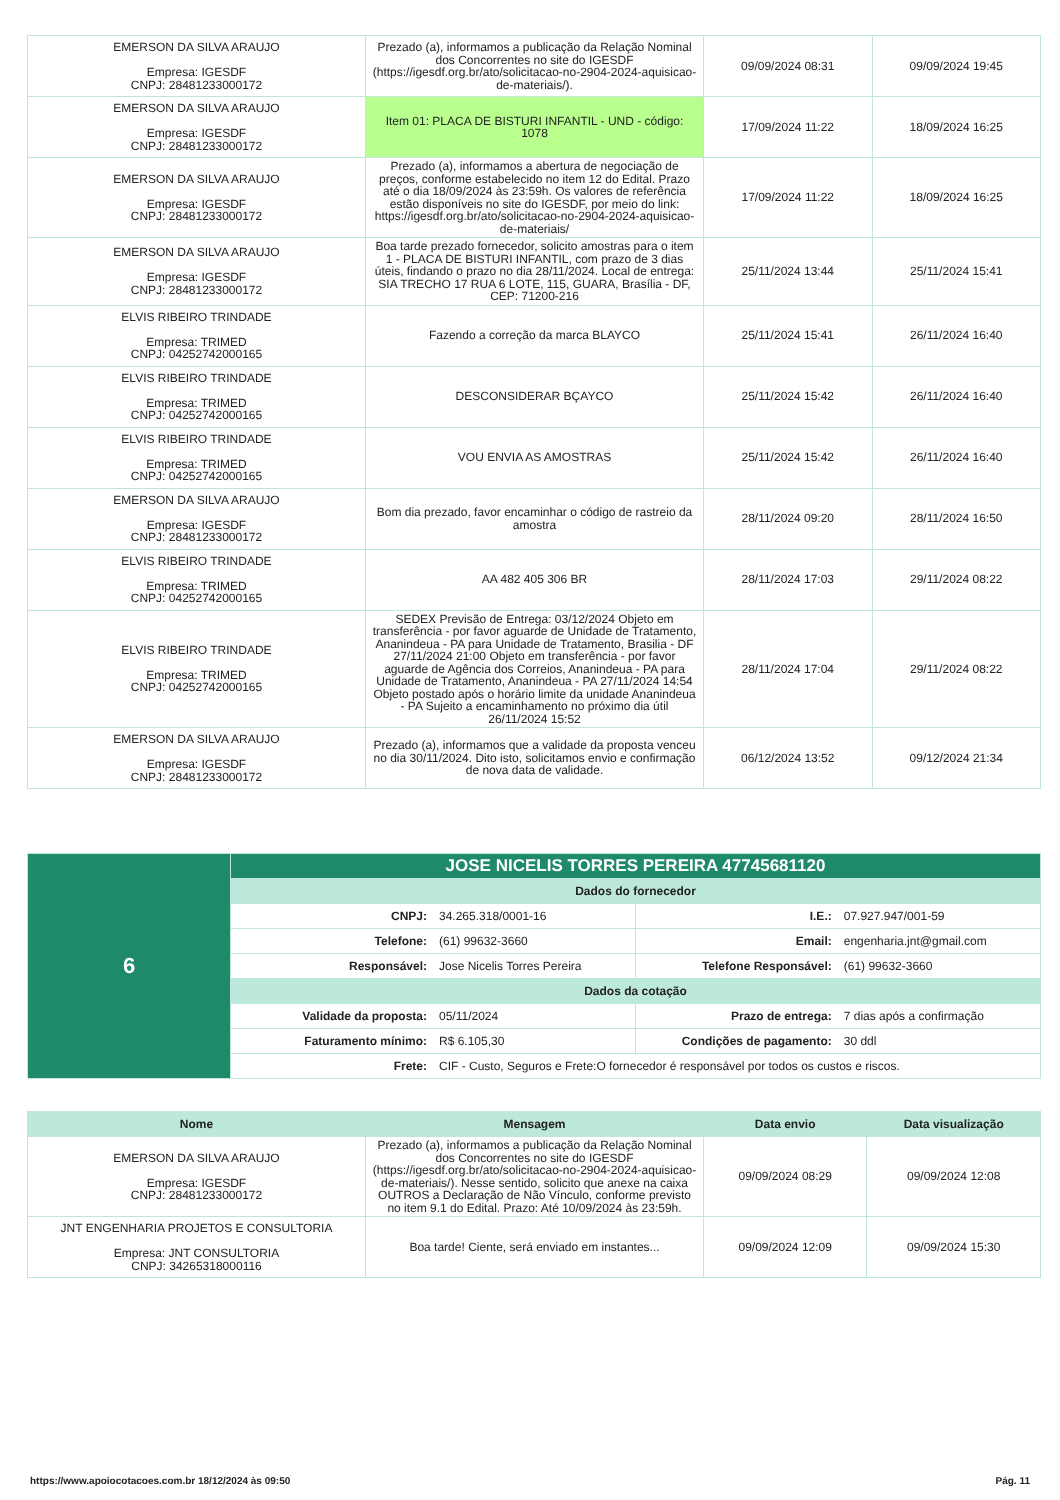| EMERSON DA SILVA ARAUJO Empresa: IGESDF CNPJ: 28481233000172 | Prezado (a), informamos a publicação da Relação Nominal dos Concorrentes no site do IGESDF (https://igesdf.org.br/ato/solicitacao-no-2904-2024-aquisicao-de-materiais/). | 09/09/2024 08:31 | 09/09/2024 19:45 |
| EMERSON DA SILVA ARAUJO Empresa: IGESDF CNPJ: 28481233000172 | Item 01: PLACA DE BISTURI INFANTIL - UND - código: 1078 | 17/09/2024 11:22 | 18/09/2024 16:25 |
| EMERSON DA SILVA ARAUJO Empresa: IGESDF CNPJ: 28481233000172 | Prezado (a), informamos a abertura de negociação de preços, conforme estabelecido no item 12 do Edital. Prazo até o dia 18/09/2024 às 23:59h. Os valores de referência estão disponíveis no site do IGESDF, por meio do link: https://igesdf.org.br/ato/solicitacao-no-2904-2024-aquisicao-de-materiais/ | 17/09/2024 11:22 | 18/09/2024 16:25 |
| EMERSON DA SILVA ARAUJO Empresa: IGESDF CNPJ: 28481233000172 | Boa tarde prezado fornecedor, solicito amostras para o item 1 - PLACA DE BISTURI INFANTIL, com prazo de 3 dias úteis, findando o prazo no dia 28/11/2024. Local de entrega: SIA TRECHO 17 RUA 6 LOTE, 115, GUARA, Brasília - DF, CEP: 71200-216 | 25/11/2024 13:44 | 25/11/2024 15:41 |
| ELVIS RIBEIRO TRINDADE Empresa: TRIMED CNPJ: 04252742000165 | Fazendo a correção da marca BLAYCO | 25/11/2024 15:41 | 26/11/2024 16:40 |
| ELVIS RIBEIRO TRINDADE Empresa: TRIMED CNPJ: 04252742000165 | DESCONSIDERAR BÇAYCO | 25/11/2024 15:42 | 26/11/2024 16:40 |
| ELVIS RIBEIRO TRINDADE Empresa: TRIMED CNPJ: 04252742000165 | VOU ENVIA AS AMOSTRAS | 25/11/2024 15:42 | 26/11/2024 16:40 |
| EMERSON DA SILVA ARAUJO Empresa: IGESDF CNPJ: 28481233000172 | Bom dia prezado, favor encaminhar o código de rastreio da amostra | 28/11/2024 09:20 | 28/11/2024 16:50 |
| ELVIS RIBEIRO TRINDADE Empresa: TRIMED CNPJ: 04252742000165 | AA 482 405 306 BR | 28/11/2024 17:03 | 29/11/2024 08:22 |
| ELVIS RIBEIRO TRINDADE Empresa: TRIMED CNPJ: 04252742000165 | SEDEX Previsão de Entrega: 03/12/2024 Objeto em transferência - por favor aguarde de Unidade de Tratamento, Ananindeua - PA para Unidade de Tratamento, Brasilia - DF 27/11/2024 21:00 Objeto em transferência - por favor aguarde de Agência dos Correios, Ananindeua - PA para Unidade de Tratamento, Ananindeua - PA 27/11/2024 14:54 Objeto postado após o horário limite da unidade Ananindeua - PA Sujeito a encaminhamento no próximo dia útil 26/11/2024 15:52 | 28/11/2024 17:04 | 29/11/2024 08:22 |
| EMERSON DA SILVA ARAUJO Empresa: IGESDF CNPJ: 28481233000172 | Prezado (a), informamos que a validade da proposta venceu no dia 30/11/2024. Dito isto, solicitamos envio e confirmação de nova data de validade. | 06/12/2024 13:52 | 09/12/2024 21:34 |
| 6 | JOSE NICELIS TORRES PEREIRA 47745681120 | | | |
| | Dados do fornecedor | | | |
| | CNPJ: | 34.265.318/0001-16 | I.E.: | 07.927.947/001-59 |
| | Telefone: | (61) 99632-3660 | Email: | engenharia.jnt@gmail.com |
| | Responsável: | Jose Nicelis Torres Pereira | Telefone Responsável: | (61) 99632-3660 |
| | Dados da cotação | | | |
| | Validade da proposta: | 05/11/2024 | Prazo de entrega: | 7 dias após a confirmação |
| | Faturamento mínimo: | R$ 6.105,30 | Condições de pagamento: | 30 ddl |
| | Frete: | CIF - Custo, Seguros e Frete:O fornecedor é responsável por todos os custos e riscos. | | |
| Nome | Mensagem | Data envio | Data visualização |
| --- | --- | --- | --- |
| EMERSON DA SILVA ARAUJO Empresa: IGESDF CNPJ: 28481233000172 | Prezado (a), informamos a publicação da Relação Nominal dos Concorrentes no site do IGESDF (https://igesdf.org.br/ato/solicitacao-no-2904-2024-aquisicao-de-materiais/). Nesse sentido, solicito que anexe na caixa OUTROS a Declaração de Não Vínculo, conforme previsto no item 9.1 do Edital. Prazo: Até 10/09/2024 às 23:59h. | 09/09/2024 08:29 | 09/09/2024 12:08 |
| JNT ENGENHARIA PROJETOS E CONSULTORIA Empresa: JNT CONSULTORIA CNPJ: 34265318000116 | Boa tarde! Ciente, será enviado em instantes... | 09/09/2024 12:09 | 09/09/2024 15:30 |
https://www.apoiocotacoes.com.br 18/12/2024 às 09:50 Pág. 11